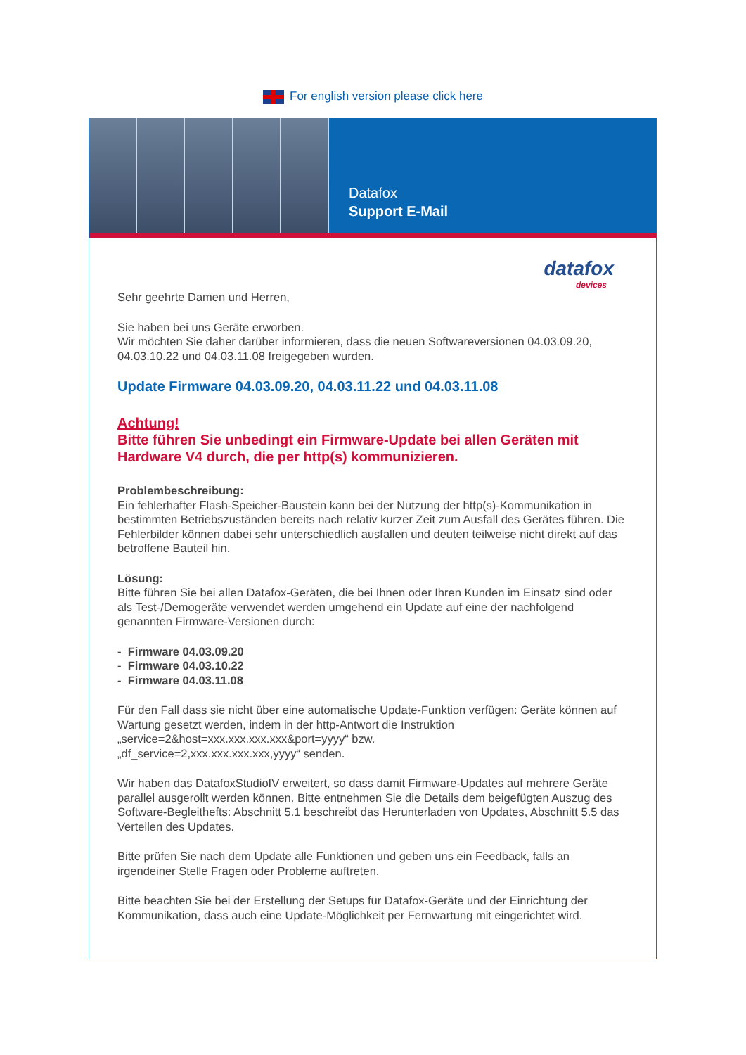For english version please click here
Datafox
Support E-Mail
datafox
devices
Sehr geehrte Damen und Herren,
Sie haben bei uns Geräte erworben.
Wir möchten Sie daher darüber informieren, dass die neuen Softwareversionen 04.03.09.20, 04.03.10.22 und 04.03.11.08 freigegeben wurden.
Update Firmware 04.03.09.20, 04.03.11.22 und 04.03.11.08
Achtung!
Bitte führen Sie unbedingt ein Firmware-Update bei allen Geräten mit Hardware V4 durch, die per http(s) kommunizieren.
Problembeschreibung:
Ein fehlerhafter Flash-Speicher-Baustein kann bei der Nutzung der http(s)-Kommunikation in bestimmten Betriebszuständen bereits nach relativ kurzer Zeit zum Ausfall des Gerätes führen. Die Fehlerbilder können dabei sehr unterschiedlich ausfallen und deuten teilweise nicht direkt auf das betroffene Bauteil hin.
Lösung:
Bitte führen Sie bei allen Datafox-Geräten, die bei Ihnen oder Ihren Kunden im Einsatz sind oder als Test-/Demogeräte verwendet werden umgehend ein Update auf eine der nachfolgend genannten Firmware-Versionen durch:
- Firmware 04.03.09.20
- Firmware 04.03.10.22
- Firmware 04.03.11.08
Für den Fall dass sie nicht über eine automatische Update-Funktion verfügen: Geräte können auf Wartung gesetzt werden, indem in der http-Antwort die Instruktion „service=2&host=xxx.xxx.xxx.xxx&port=yyyy“ bzw.
„df_service=2,xxx.xxx.xxx.xxx,yyyy“ senden.
Wir haben das DatafoxStudioIV erweitert, so dass damit Firmware-Updates auf mehrere Geräte parallel ausgerollt werden können. Bitte entnehmen Sie die Details dem beigefügten Auszug des Software-Begleitheft­s: Abschnitt 5.1 beschreibt das Herunterladen von Updates, Abschnitt 5.5 das Verteilen des Updates.
Bitte prüfen Sie nach dem Update alle Funktionen und geben uns ein Feedback, falls an irgendeiner Stelle Fragen oder Probleme auftreten.
Bitte beachten Sie bei der Erstellung der Setups für Datafox-Geräte und der Einrichtung der Kommunikation, dass auch eine Update-Möglichkeit per Fernwartung mit eingerichtet wird.